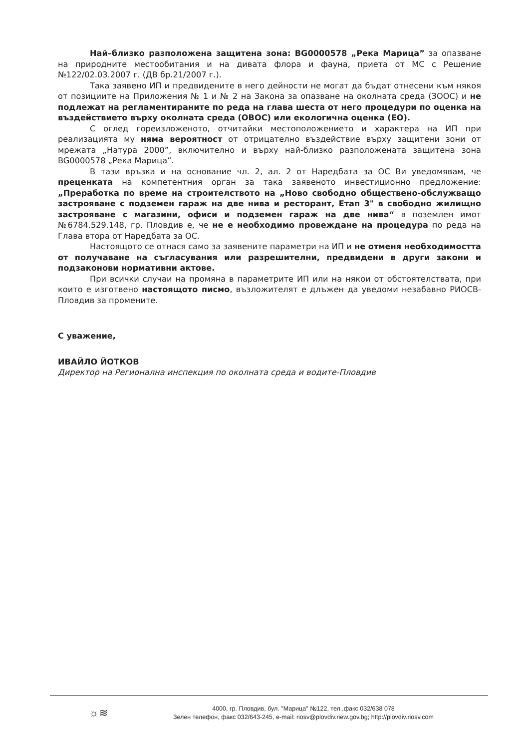Най–близко разположена защитена зона: BG0000578 „Река Марица” за опазване на природните местообитания и на дивата флора и фауна, приета от МС с Решение №122/02.03.2007 г. (ДВ бр.21/2007 г.).
Така заявено ИП и предвидените в него дейности не могат да бъдат отнесени към някоя от позициите на Приложения № 1 и № 2 на Закона за опазване на околната среда (ЗООС) и не подлежат на регламентираните по реда на глава шеста от него процедури по оценка на въздействието върху околната среда (ОВОС) или екологична оценка (ЕО).
С оглед гореизложеното, отчитайки местоположението и характера на ИП при реализацията му няма вероятност от отрицателно въздействие върху защитени зони от мрежата „Натура 2000”, включително и върху най-близко разположената защитена зона BG0000578 „Река Марица”.
В тази връзка и на основание чл. 2, ал. 2 от Наредбата за ОС Ви уведомявам, че преценката на компетентния орган за така заявеното инвестиционно предложение: „Преработка по време на строителството на „Ново свободно обществено-обслужващо застрояване с подземен гараж на две нива и ресторант, Етап 3" в свободно жилищно застрояване с магазини, офиси и подземен гараж на две нива“ в поземлен имот №6784.529.148, гр. Пловдив е, че не е необходимо провеждане на процедура по реда на Глава втора от Наредбата за ОС.
Настоящото се отнася само за заявените параметри на ИП и не отменя необходимостта от получаване на съгласувания или разрешителни, предвидени в други закони и подзаконови нормативни актове.
При всички случаи на промяна в параметрите ИП или на някои от обстоятелствата, при които е изготвено настоящото писмо, възложителят е длъжен да уведоми незабавно РИОСВ-Пловдив за промените.
С уважение,
ИВАЙЛО ЙОТКОВ
Директор на Регионална инспекция по околната среда и водите-Пловдив
☼≋
4000, гр. Пловдив, бул. "Марица" №122, тел.,факс 032/638 078
Зелен телефон, факс 032/643-245, e-mail: riosv@plovdiv.riew.gov.bg; http://plovdiv.riosv.com